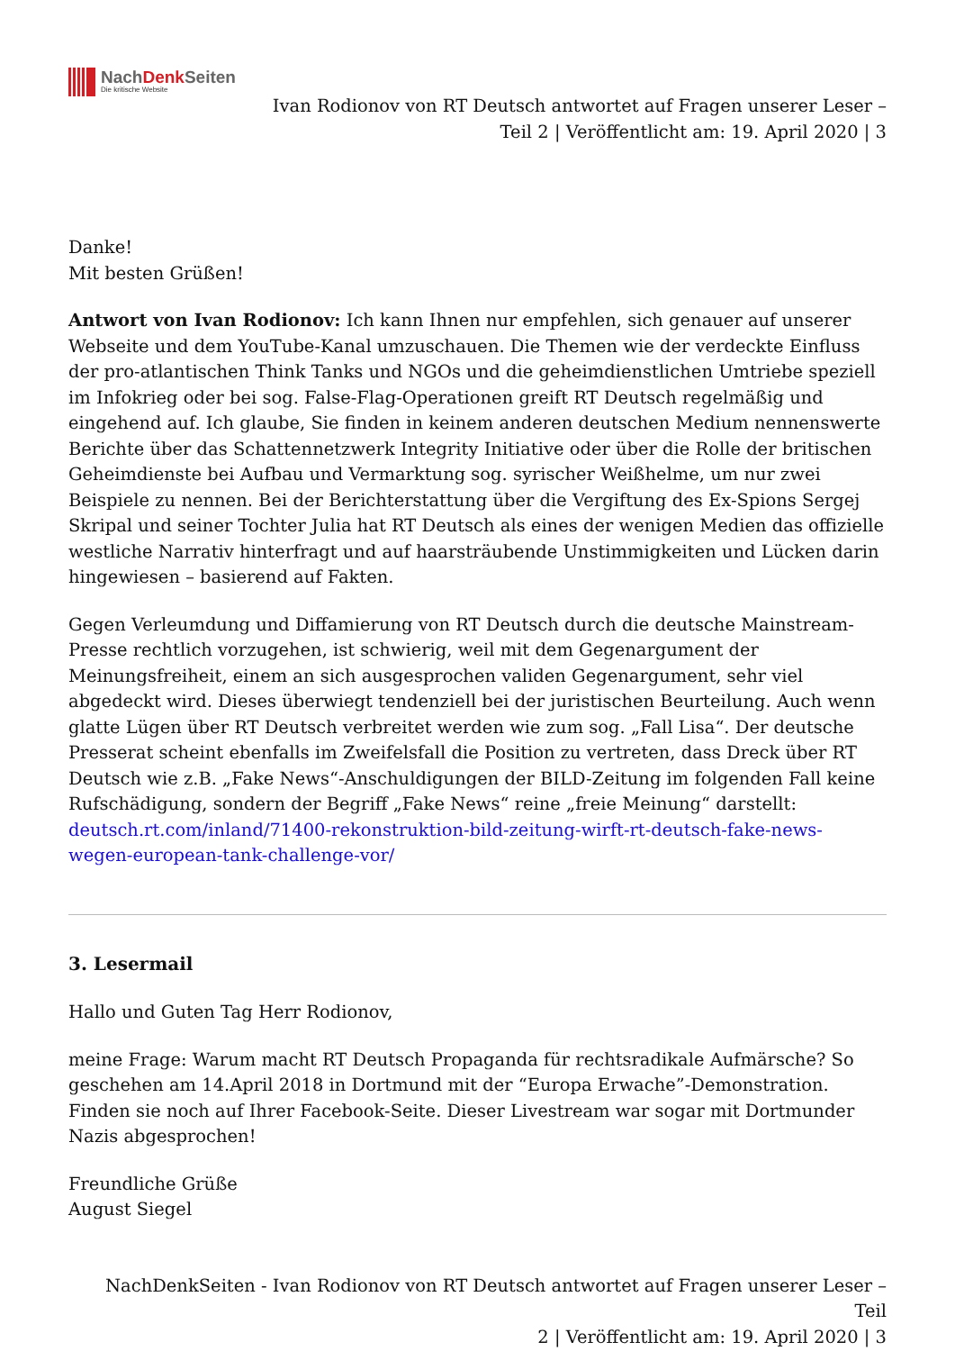NachDenk Seiten
Die kritische Website
Ivan Rodionov von RT Deutsch antwortet auf Fragen unserer Leser –
Teil 2 | Veröffentlicht am: 19. April 2020 | 3
Danke!
Mit besten Grüßen!
Antwort von Ivan Rodionov: Ich kann Ihnen nur empfehlen, sich genauer auf unserer Webseite und dem YouTube-Kanal umzuschauen. Die Themen wie der verdeckte Einfluss der pro-atlantischen Think Tanks und NGOs und die geheimdienstlichen Umtriebe speziell im Infokrieg oder bei sog. False-Flag-Operationen greift RT Deutsch regelmäßig und eingehend auf. Ich glaube, Sie finden in keinem anderen deutschen Medium nennenswerte Berichte über das Schattennetzwerk Integrity Initiative oder über die Rolle der britischen Geheimdienste bei Aufbau und Vermarktung sog. syrischer Weißhelme, um nur zwei Beispiele zu nennen. Bei der Berichterstattung über die Vergiftung des Ex-Spions Sergej Skripal und seiner Tochter Julia hat RT Deutsch als eines der wenigen Medien das offizielle westliche Narrativ hinterfragt und auf haarsträubende Unstimmigkeiten und Lücken darin hingewiesen – basierend auf Fakten.
Gegen Verleumdung und Diffamierung von RT Deutsch durch die deutsche Mainstream-Presse rechtlich vorzugehen, ist schwierig, weil mit dem Gegenargument der Meinungsfreiheit, einem an sich ausgesprochen validen Gegenargument, sehr viel abgedeckt wird. Dieses überwiegt tendenziell bei der juristischen Beurteilung. Auch wenn glatte Lügen über RT Deutsch verbreitet werden wie zum sog. „Fall Lisa“. Der deutsche Presserat scheint ebenfalls im Zweifelsfall die Position zu vertreten, dass Dreck über RT Deutsch wie z.B. „Fake News“-Anschuldigungen der BILD-Zeitung im folgenden Fall keine Rufschädigung, sondern der Begriff „Fake News“ reine „freie Meinung“ darstellt: deutsch.rt.com/inland/71400-rekonstruktion-bild-zeitung-wirft-rt-deutsch-fake-news-wegen-european-tank-challenge-vor/
3. Lesermail
Hallo und Guten Tag Herr Rodionov,
meine Frage: Warum macht RT Deutsch Propaganda für rechtsradikale Aufmärsche? So geschehen am 14.April 2018 in Dortmund mit der “Europa Erwache”-Demonstration. Finden sie noch auf Ihrer Facebook-Seite. Dieser Livestream war sogar mit Dortmunder Nazis abgesprochen!
Freundliche Grüße
August Siegel
NachDenkSeiten - Ivan Rodionov von RT Deutsch antwortet auf Fragen unserer Leser – Teil
2 | Veröffentlicht am: 19. April 2020 | 3